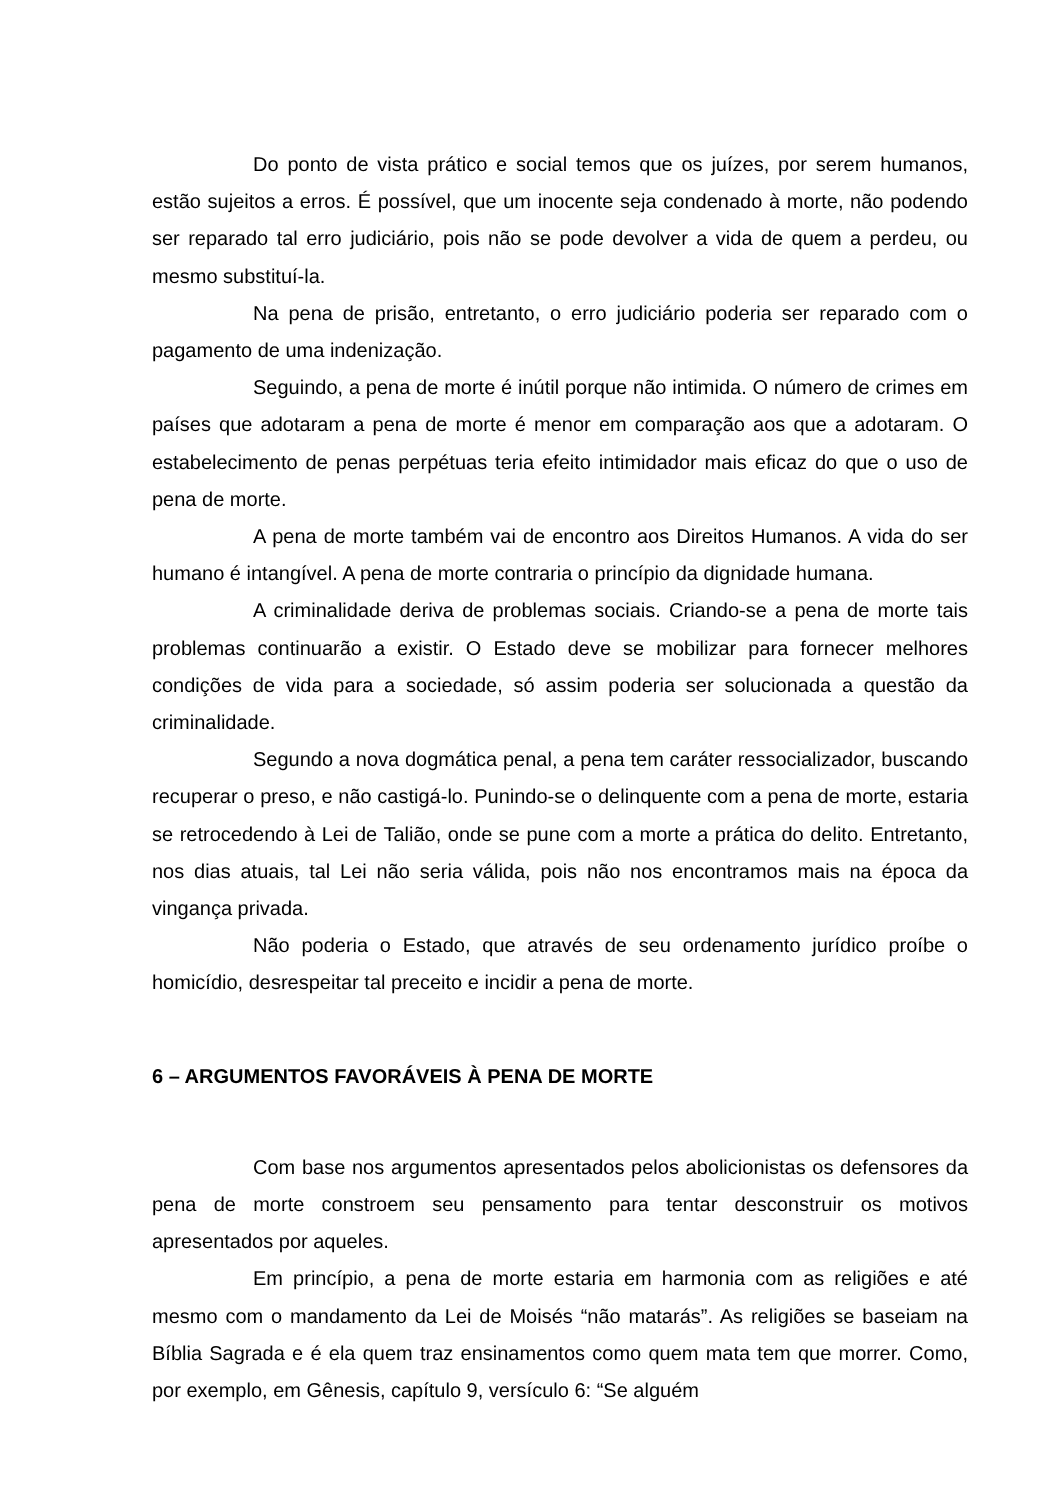Do ponto de vista prático e social temos que os juízes, por serem humanos, estão sujeitos a erros. É possível, que um inocente seja condenado à morte, não podendo ser reparado tal erro judiciário, pois não se pode devolver a vida de quem a perdeu, ou mesmo substituí-la.
Na pena de prisão, entretanto, o erro judiciário poderia ser reparado com o pagamento de uma indenização.
Seguindo, a pena de morte é inútil porque não intimida. O número de crimes em países que adotaram a pena de morte é menor em comparação aos que a adotaram. O estabelecimento de penas perpétuas teria efeito intimidador mais eficaz do que o uso de pena de morte.
A pena de morte também vai de encontro aos Direitos Humanos. A vida do ser humano é intangível. A pena de morte contraria o princípio da dignidade humana.
A criminalidade deriva de problemas sociais. Criando-se a pena de morte tais problemas continuarão a existir. O Estado deve se mobilizar para fornecer melhores condições de vida para a sociedade, só assim poderia ser solucionada a questão da criminalidade.
Segundo a nova dogmática penal, a pena tem caráter ressocializador, buscando recuperar o preso, e não castigá-lo. Punindo-se o delinquente com a pena de morte, estaria se retrocedendo à Lei de Talião, onde se pune com a morte a prática do delito. Entretanto, nos dias atuais, tal Lei não seria válida, pois não nos encontramos mais na época da vingança privada.
Não poderia o Estado, que através de seu ordenamento jurídico proíbe o homicídio, desrespeitar tal preceito e incidir a pena de morte.
6 – ARGUMENTOS FAVORÁVEIS À PENA DE MORTE
Com base nos argumentos apresentados pelos abolicionistas os defensores da pena de morte constroem seu pensamento para tentar desconstruir os motivos apresentados por aqueles.
Em princípio, a pena de morte estaria em harmonia com as religiões e até mesmo com o mandamento da Lei de Moisés “não matarás”. As religiões se baseiam na Bíblia Sagrada e é ela quem traz ensinamentos como quem mata tem que morrer. Como, por exemplo, em Gênesis, capítulo 9, versículo 6: “Se alguém